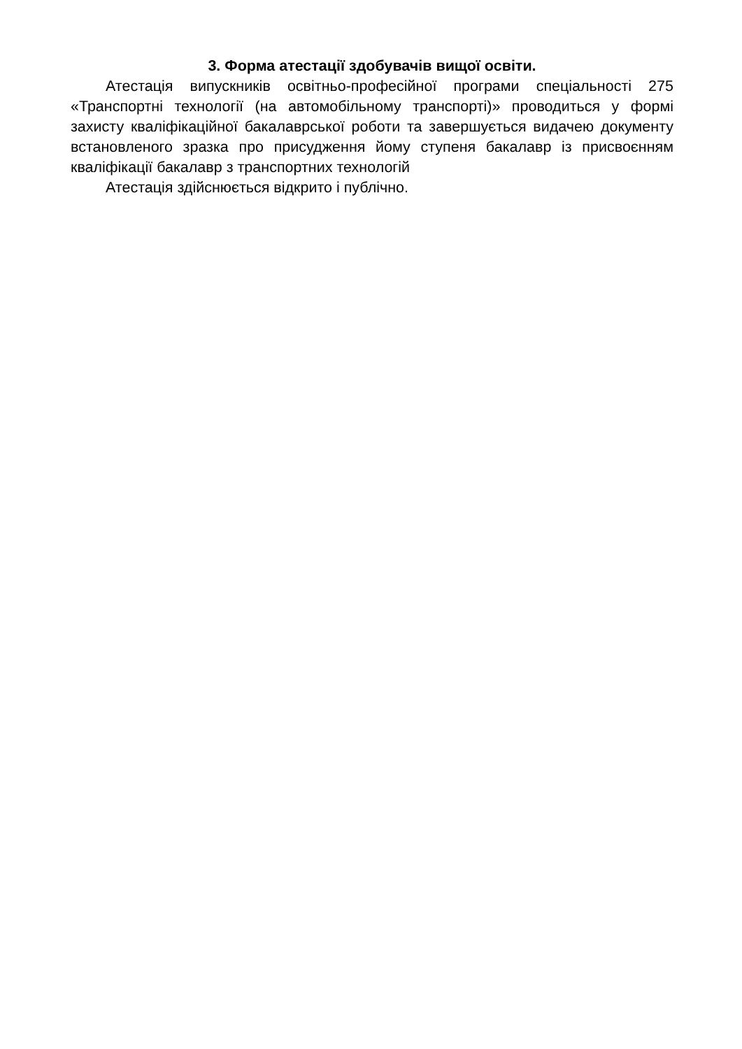3. Форма атестації здобувачів вищої освіти.
Атестація випускників освітньо-професійної програми спеціальності 275 «Транспортні технології (на автомобільному транспорті)» проводиться у формі захисту кваліфікаційної бакалаврської роботи та завершується видачею документу встановленого зразка про присудження йому ступеня бакалавр із присвоєнням кваліфікації бакалавр з транспортних технологій
Атестація здійснюється відкрито і публічно.